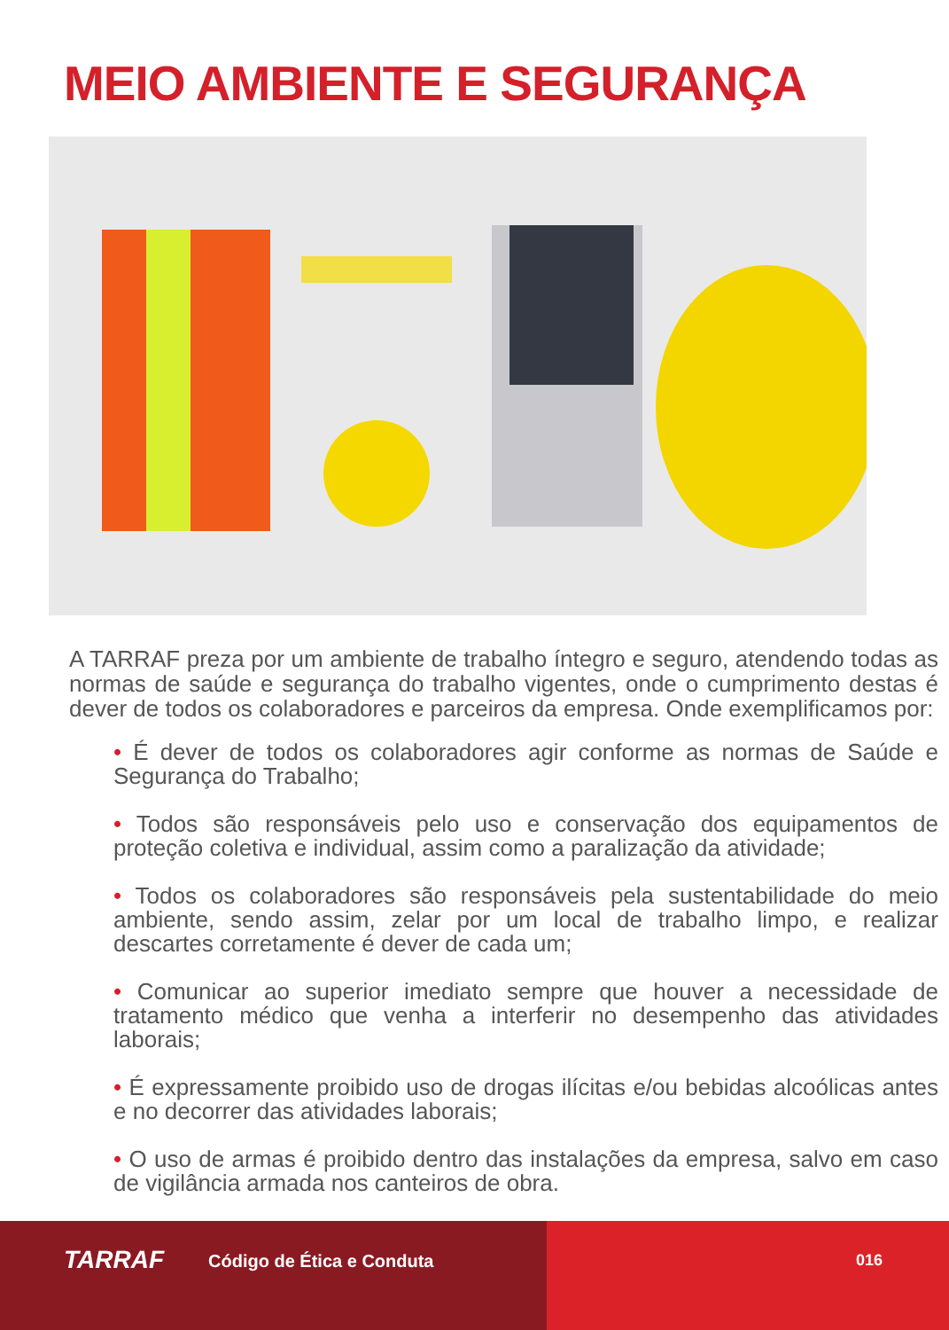MEIO AMBIENTE E SEGURANÇA
A TARRAF preza por um ambiente de trabalho íntegro e seguro, atendendo todas as normas de saúde e segurança do trabalho vigentes, onde o cumprimento destas é dever de todos os colaboradores e parceiros da empresa. Onde exemplificamos por:
• É dever de todos os colaboradores agir conforme as normas de Saúde e Segurança do Trabalho;
• Todos são responsáveis pelo uso e conservação dos equipamentos de proteção coletiva e individual, assim como a paralização da atividade;
• Todos os colaboradores são responsáveis pela sustentabilidade do meio ambiente, sendo assim, zelar por um local de trabalho limpo, e realizar descartes corretamente é dever de cada um;
• Comunicar ao superior imediato sempre que houver a necessidade de tratamento médico que venha a interferir no desempenho das atividades laborais;
• É expressamente proibido uso de drogas ilícitas e/ou bebidas alcoólicas antes e no decorrer das atividades laborais;
• O uso de armas é proibido dentro das instalações da empresa, salvo em caso de vigilância armada nos canteiros de obra.
TARRAF Código de Ética e Conduta 016